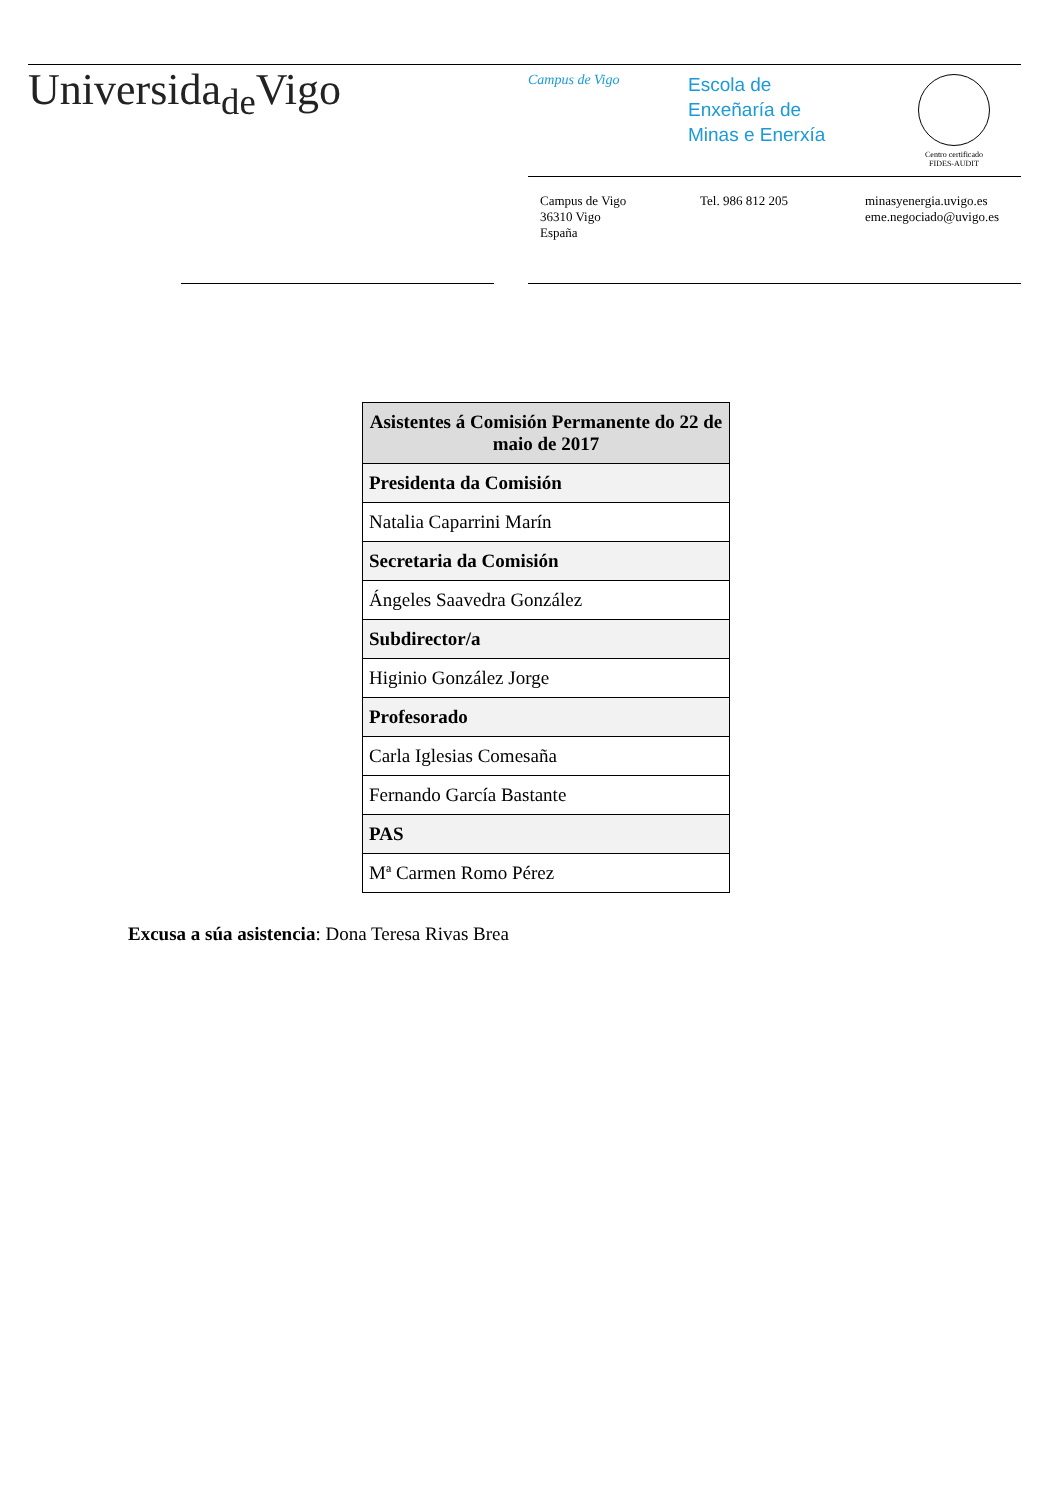Universida<sub>de</sub>Vigo
Campus de Vigo
Escola de
Enxeñaría de
Minas e Enerxía
Centro certificado
FIDES-AUDIT
Campus de Vigo
36310 Vigo
España
Tel. 986 812 205 minasyenergia.uvigo.es
eme.negociado@uvigo.es
| Asistentes á Comisión Permanente do 22 de maio de 2017 |
| --- |
| Presidenta da Comisión |
| Natalia Caparrini Marín |
| Secretaria da Comisión |
| Ángeles Saavedra González |
| Subdirector/a |
| Higinio González Jorge |
| Profesorado |
| Carla Iglesias Comesaña |
| Fernando García Bastante |
| PAS |
| Mª Carmen Romo Pérez |
Excusa a súa asistencia: Dona Teresa Rivas Brea